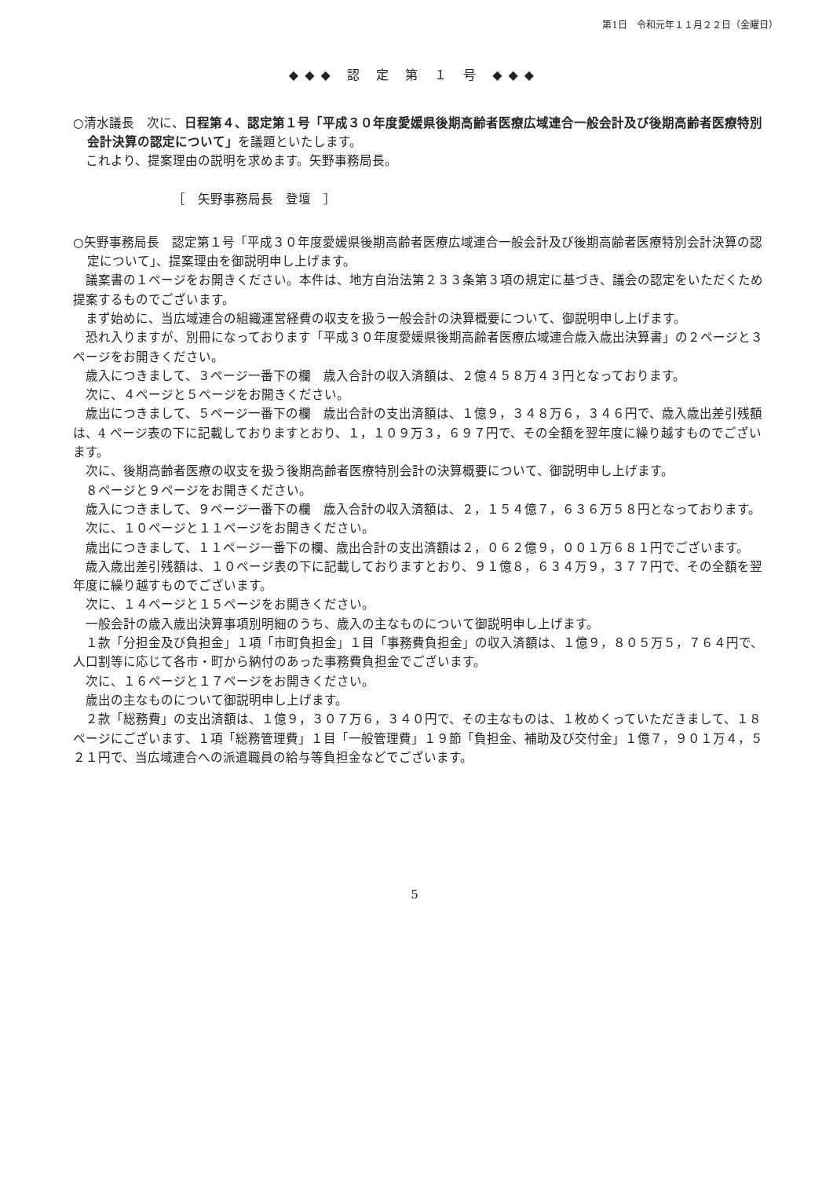第1日　令和元年１１月２２日（金曜日）
◆◆◆ 認 定 第 １ 号 ◆◆◆
○清水議長　次に、日程第４、認定第１号「平成３０年度愛媛県後期高齢者医療広域連合一般会計及び後期高齢者医療特別会計決算の認定について」を議題といたします。
これより、提案理由の説明を求めます。矢野事務局長。
［　矢野事務局長　登壇　］
○矢野事務局長　認定第１号「平成３０年度愛媛県後期高齢者医療広域連合一般会計及び後期高齢者医療特別会計決算の認定について」、提案理由を御説明申し上げます。
議案書の１ページをお開きください。本件は、地方自治法第２３３条第３項の規定に基づき、議会の認定をいただくため提案するものでございます。
まず始めに、当広域連合の組織運営経費の収支を扱う一般会計の決算概要について、御説明申し上げます。
恐れ入りますが、別冊になっております「平成３０年度愛媛県後期高齢者医療広域連合歳入歳出決算書」の２ページと３ページをお開きください。
歳入につきまして、３ページ一番下の欄　歳入合計の収入済額は、２億４５８万４３円となっております。
次に、４ページと５ページをお開きください。
歳出につきまして、５ページ一番下の欄　歳出合計の支出済額は、１億９，３４８万６，３４６円で、歳入歳出差引残額は、4 ページ表の下に記載しておりますとおり、１，１０９万３，６９７円で、その全額を翌年度に繰り越すものでございます。
次に、後期高齢者医療の収支を扱う後期高齢者医療特別会計の決算概要について、御説明申し上げます。
８ページと９ページをお開きください。
歳入につきまして、９ページ一番下の欄　歳入合計の収入済額は、２，１５４億７，６３６万５８円となっております。
次に、１０ページと１１ページをお開きください。
歳出につきまして、１１ページ一番下の欄、歳出合計の支出済額は２，０６２億９，００１万６８１円でございます。
歳入歳出差引残額は、１０ページ表の下に記載しておりますとおり、９１億８，６３４万９，３７７円で、その全額を翌年度に繰り越すものでございます。
次に、１４ページと１５ページをお開きください。
一般会計の歳入歳出決算事項別明細のうち、歳入の主なものについて御説明申し上げます。
１款「分担金及び負担金」１項「市町負担金」１目「事務費負担金」の収入済額は、１億９，８０５万５，７６４円で、人口割等に応じて各市・町から納付のあった事務費負担金でございます。
次に、１６ページと１７ページをお開きください。
歳出の主なものについて御説明申し上げます。
２款「総務費」の支出済額は、１億９，３０７万６，３４０円で、その主なものは、１枚めくっていただきまして、１８ページにございます、１項「総務管理費」１目「一般管理費」１９節「負担金、補助及び交付金」１億７，９０１万４，５２１円で、当広域連合への派遣職員の給与等負担金などでございます。
5